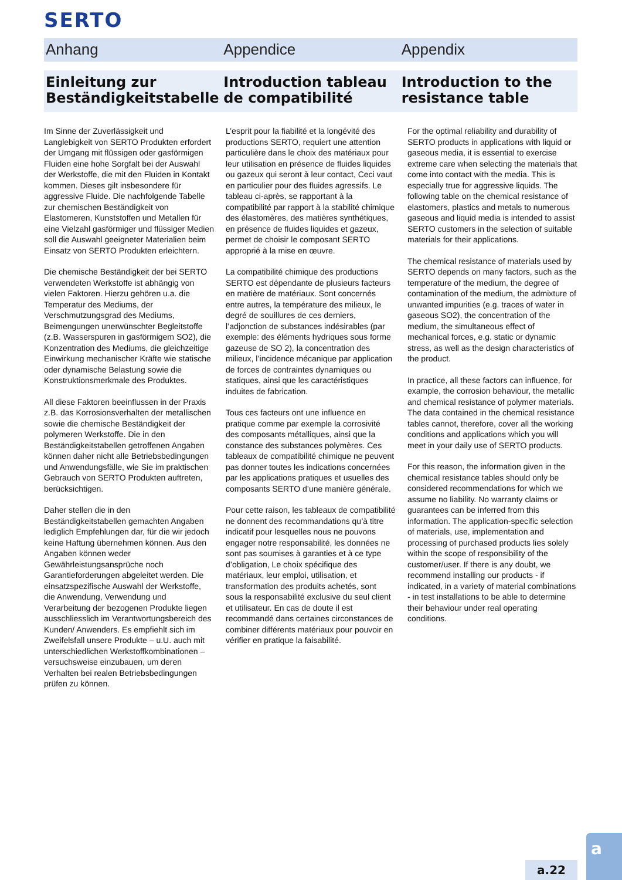SERTO
Anhang Appendice Appendix
Einleitung zur Beständigkeitstabelle
Introduction tableau de compatibilité
Introduction to the resistance table
Im Sinne der Zuverlässigkeit und Langlebigkeit von SERTO Produkten erfordert der Umgang mit flüssigen oder gasförmigen Fluiden eine hohe Sorgfalt bei der Auswahl der Werkstoffe, die mit den Fluiden in Kontakt kommen. Dieses gilt insbesondere für aggressive Fluide. Die nachfolgende Tabelle zur chemischen Beständigkeit von Elastomeren, Kunststoffen und Metallen für eine Vielzahl gasförmiger und flüssiger Medien soll die Auswahl geeigneter Materialien beim Einsatz von SERTO Produkten erleichtern.
Die chemische Beständigkeit der bei SERTO verwendeten Werkstoffe ist abhängig von vielen Faktoren. Hierzu gehören u.a. die Temperatur des Mediums, der Verschmutzungsgrad des Mediums, Beimengungen unerwünschter Begleitstoffe (z.B. Wasserspuren in gasförmigem SO2), die Konzentration des Mediums, die gleichzeitige Einwirkung mechanischer Kräfte wie statische oder dynamische Belastung sowie die Konstruktionsmerkmale des Produktes.
All diese Faktoren beeinflussen in der Praxis z.B. das Korrosionsverhalten der metallischen sowie die chemische Beständigkeit der polymeren Werkstoffe. Die in den Beständigkeitstabellen getroffenen Angaben können daher nicht alle Betriebsbedingungen und Anwendungsfälle, wie Sie im praktischen Gebrauch von SERTO Produkten auftreten, berücksichtigen.
Daher stellen die in den Beständigkeitstabellen gemachten Angaben lediglich Empfehlungen dar, für die wir jedoch keine Haftung übernehmen können. Aus den Angaben können weder Gewährleistungsansprüche noch Garantieforderungen abgeleitet werden. Die einsatzspezifische Auswahl der Werkstoffe, die Anwendung, Verwendung und Verarbeitung der bezogenen Produkte liegen ausschliesslich im Verantwortungsbereich des Kunden/ Anwenders. Es empfiehlt sich im Zweifelsfall unsere Produkte – u.U. auch mit unterschiedlichen Werkstoffkombinationen – versuchsweise einzubauen, um deren Verhalten bei realen Betriebsbedingungen prüfen zu können.
L’esprit pour la fiabilité et la longévité des productions SERTO, requiert une attention particulière dans le choix des matériaux pour leur utilisation en présence de fluides liquides ou gazeux qui seront à leur contact, Ceci vaut en particulier pour des fluides agressifs. Le tableau ci-après, se rapportant à la compatibilité par rapport à la stabilité chimique des élastomères, des matières synthétiques, en présence de fluides liquides et gazeux, permet de choisir le composant SERTO approprié à la mise en œuvre.
La compatibilité chimique des productions SERTO est dépendante de plusieurs facteurs en matière de matériaux. Sont concernés entre autres, la température des milieux, le degré de souillures de ces derniers, l’adjonction de substances indésirables (par exemple: des éléments hydriques sous forme gazeuse de SO 2), la concentration des milieux, l’incidence mécanique par application de forces de contraintes dynamiques ou statiques, ainsi que les caractéristiques induites de fabrication.
Tous ces facteurs ont une influence en pratique comme par exemple la corrosivité des composants métalliques, ainsi que la constance des substances polymères. Ces tableaux de compatibilité chimique ne peuvent pas donner toutes les indications concernées par les applications pratiques et usuelles des composants SERTO d’une manière générale.
Pour cette raison, les tableaux de compatibilité ne donnent des recommandations qu’à titre indicatif pour lesquelles nous ne pouvons engager notre responsabilité, les données ne sont pas soumises à garanties et à ce type d’obligation, Le choix spécifique des matériaux, leur emploi, utilisation, et transformation des produits achetés, sont sous la responsabilité exclusive du seul client et utilisateur. En cas de doute il est recommandé dans certaines circonstances de combiner différents matériaux pour pouvoir en vérifier en pratique la faisabilité.
For the optimal reliability and durability of SERTO products in applications with liquid or gaseous media, it is essential to exercise extreme care when selecting the materials that come into contact with the media. This is especially true for aggressive liquids. The following table on the chemical resistance of elastomers, plastics and metals to numerous gaseous and liquid media is intended to assist SERTO customers in the selection of suitable materials for their applications.
The chemical resistance of materials used by SERTO depends on many factors, such as the temperature of the medium, the degree of contamination of the medium, the admixture of unwanted impurities (e.g. traces of water in gaseous SO2), the concentration of the medium, the simultaneous effect of mechanical forces, e.g. static or dynamic stress, as well as the design characteristics of the product.
In practice, all these factors can influence, for example, the corrosion behaviour, the metallic and chemical resistance of polymer materials. The data contained in the chemical resistance tables cannot, therefore, cover all the working conditions and applications which you will meet in your daily use of SERTO products.
For this reason, the information given in the chemical resistance tables should only be considered recommendations for which we assume no liability. No warranty claims or guarantees can be inferred from this information. The application-specific selection of materials, use, implementation and processing of purchased products lies solely within the scope of responsibility of the customer/user. If there is any doubt, we recommend installing our products - if indicated, in a variety of material combinations - in test installations to be able to determine their behaviour under real operating conditions.
a.22
a